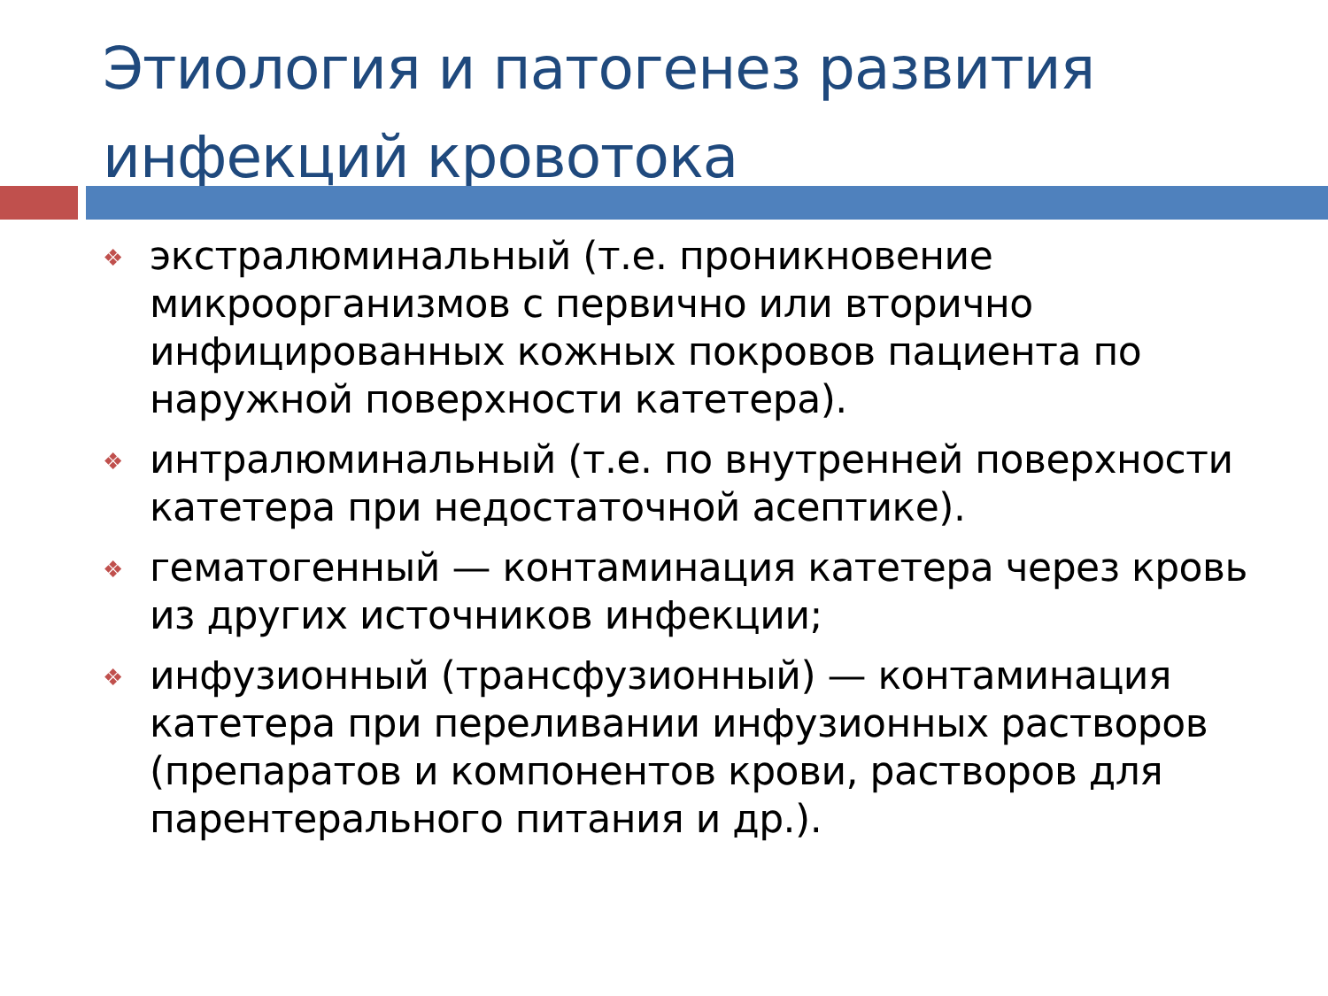Этиология и патогенез развития
инфекций кровотока
❖ экстралюминальный (т.е. проникновение микроорганизмов с первично или вторично инфицированных кожных покровов пациента по наружной поверхности катетера).
❖ интралюминальный (т.е. по внутренней поверхности катетера при недостаточной асептике).
❖ гематогенный — контаминация катетера через кровь из других источников инфекции;
❖ инфузионный (трансфузионный) — контаминация катетера при переливании инфузионных растворов (препаратов и компонентов крови, растворов для парентерального питания и др.).